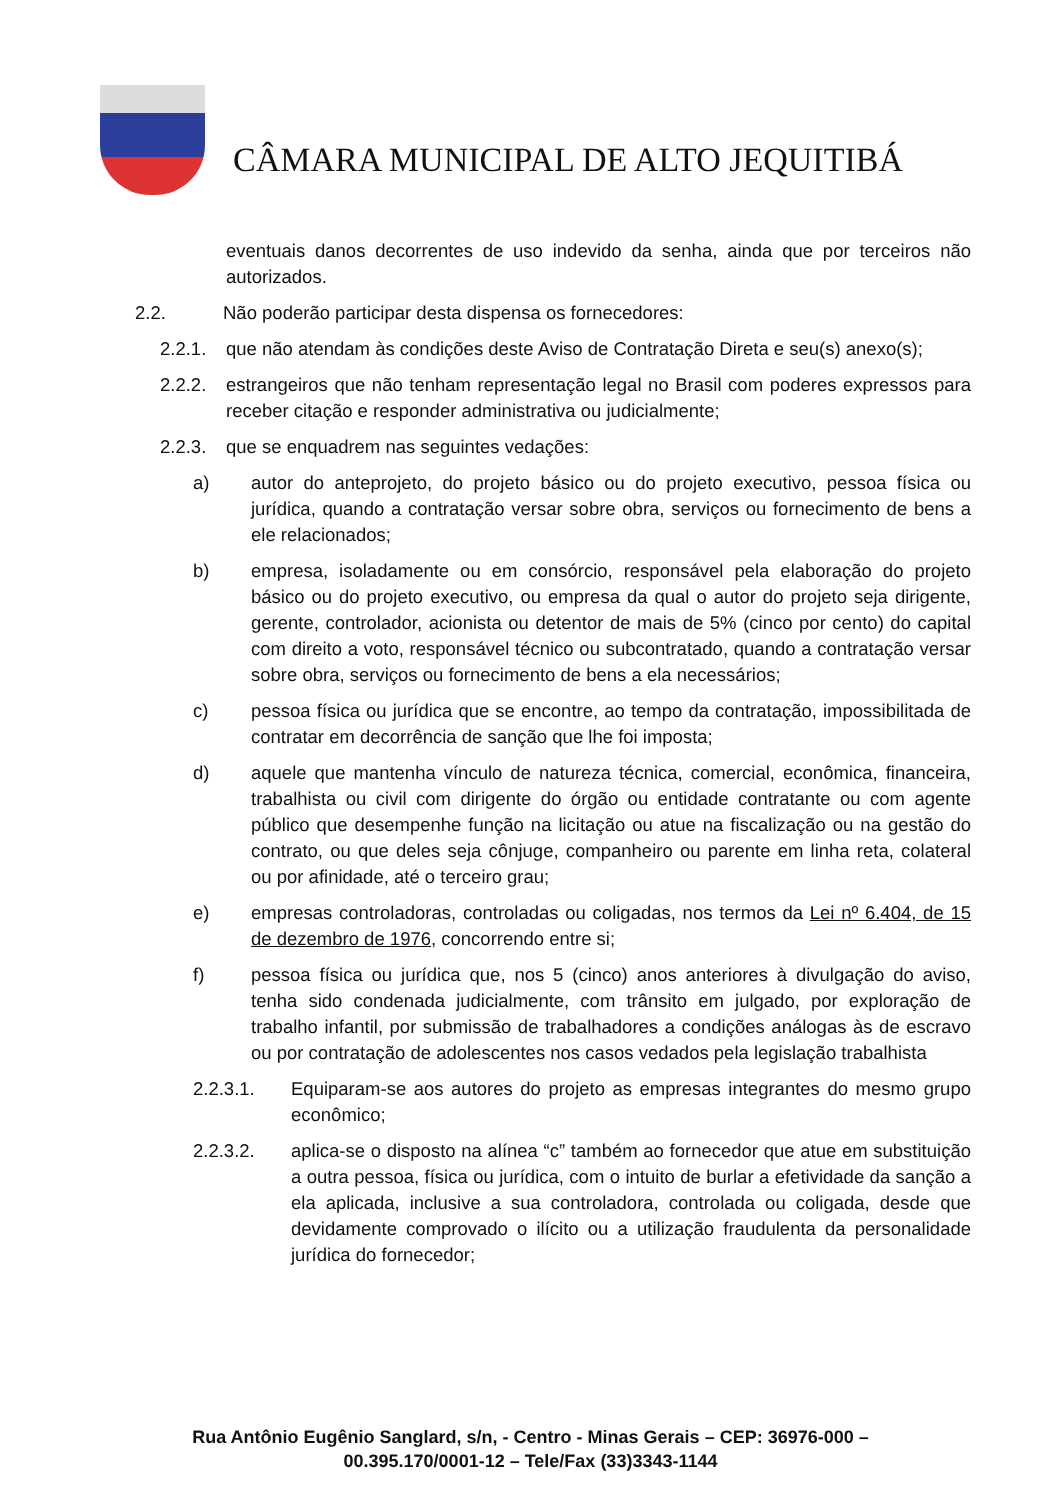CÂMARA MUNICIPAL DE ALTO JEQUITIBÁ
eventuais danos decorrentes de uso indevido da senha, ainda que por terceiros não autorizados.
2.2. Não poderão participar desta dispensa os fornecedores:
2.2.1.
que não atendam às condições deste Aviso de Contratação Direta e seu(s) anexo(s);
2.2.2.
estrangeiros que não tenham representação legal no Brasil com poderes expressos para receber citação e responder administrativa ou judicialmente;
2.2.3.
que se enquadrem nas seguintes vedações:
a) autor do anteprojeto, do projeto básico ou do projeto executivo, pessoa física ou jurídica, quando a contratação versar sobre obra, serviços ou fornecimento de bens a ele relacionados;
b) empresa, isoladamente ou em consórcio, responsável pela elaboração do projeto básico ou do projeto executivo, ou empresa da qual o autor do projeto seja dirigente, gerente, controlador, acionista ou detentor de mais de 5% (cinco por cento) do capital com direito a voto, responsável técnico ou subcontratado, quando a contratação versar sobre obra, serviços ou fornecimento de bens a ela necessários;
c) pessoa física ou jurídica que se encontre, ao tempo da contratação, impossibilitada de contratar em decorrência de sanção que lhe foi imposta;
d) aquele que mantenha vínculo de natureza técnica, comercial, econômica, financeira, trabalhista ou civil com dirigente do órgão ou entidade contratante ou com agente público que desempenhe função na licitação ou atue na fiscalização ou na gestão do contrato, ou que deles seja cônjuge, companheiro ou parente em linha reta, colateral ou por afinidade, até o terceiro grau;
e) empresas controladoras, controladas ou coligadas, nos termos da Lei nº 6.404, de 15 de dezembro de 1976, concorrendo entre si;
f) pessoa física ou jurídica que, nos 5 (cinco) anos anteriores à divulgação do aviso, tenha sido condenada judicialmente, com trânsito em julgado, por exploração de trabalho infantil, por submissão de trabalhadores a condições análogas às de escravo ou por contratação de adolescentes nos casos vedados pela legislação trabalhista
2.2.3.1. Equiparam-se aos autores do projeto as empresas integrantes do mesmo grupo econômico;
2.2.3.2. aplica-se o disposto na alínea “c” também ao fornecedor que atue em substituição a outra pessoa, física ou jurídica, com o intuito de burlar a efetividade da sanção a ela aplicada, inclusive a sua controladora, controlada ou coligada, desde que devidamente comprovado o ilícito ou a utilização fraudulenta da personalidade jurídica do fornecedor;
Rua Antônio Eugênio Sanglard, s/n, - Centro - Minas Gerais – CEP: 36976-000 –
00.395.170/0001-12 – Tele/Fax (33)3343-1144